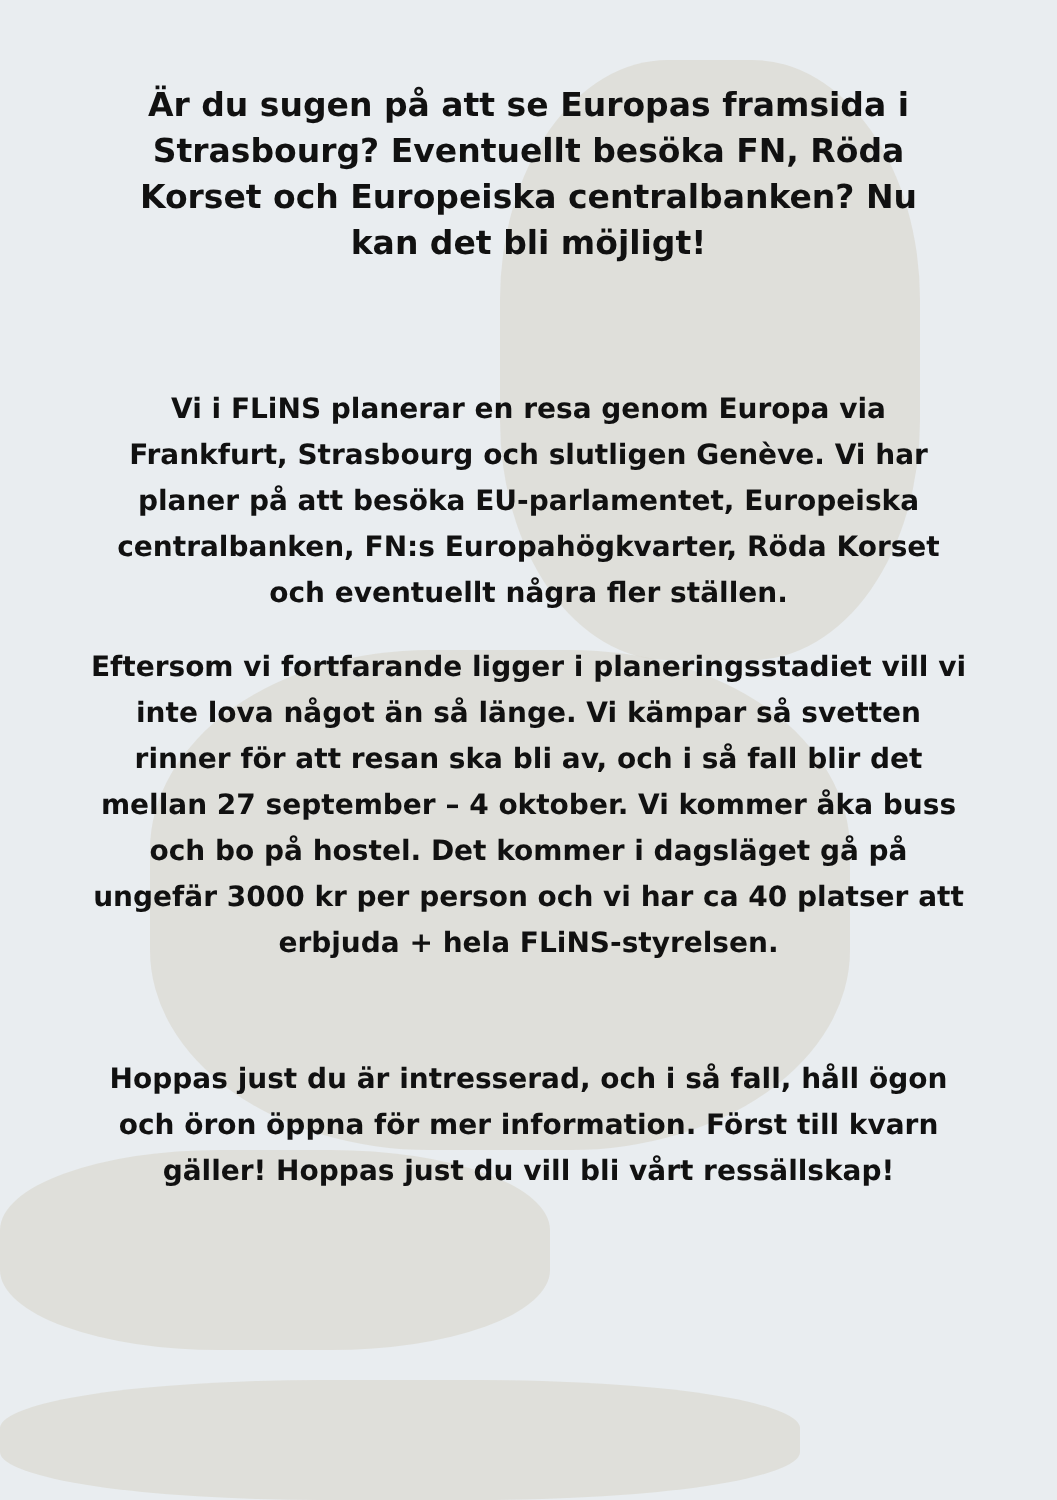Är du sugen på att se Europas framsida i Strasbourg? Eventuellt besöka FN, Röda Korset och Europeiska centralbanken? Nu kan det bli möjligt!
Vi i FLiNS planerar en resa genom Europa via Frankfurt, Strasbourg och slutligen Genève. Vi har planer på att besöka EU-parlamentet, Europeiska centralbanken, FN:s Europahögkvarter, Röda Korset och eventuellt några fler ställen.
Eftersom vi fortfarande ligger i planeringsstadiet vill vi inte lova något än så länge. Vi kämpar så svetten rinner för att resan ska bli av, och i så fall blir det mellan 27 september – 4 oktober. Vi kommer åka buss och bo på hostel. Det kommer i dagsläget gå på ungefär 3000 kr per person och vi har ca 40 platser att erbjuda + hela FLiNS-styrelsen.
Hoppas just du är intresserad, och i så fall, håll ögon och öron öppna för mer information. Först till kvarn gäller! Hoppas just du vill bli vårt ressällskap!